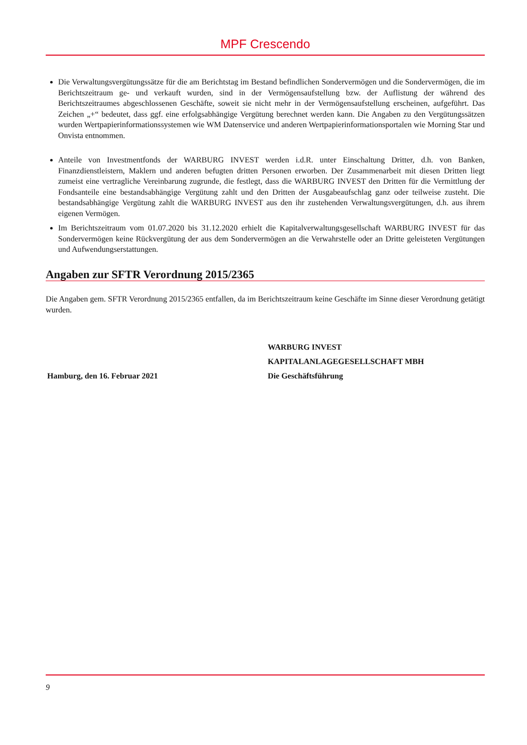MPF Crescendo
Die Verwaltungsvergütungssätze für die am Berichtstag im Bestand befindlichen Sondervermögen und die Sondervermögen, die im Berichtszeitraum ge- und verkauft wurden, sind in der Vermögensaufstellung bzw. der Auflistung der während des Berichtszeitraumes abgeschlossenen Geschäfte, soweit sie nicht mehr in der Vermögensaufstellung erscheinen, aufgeführt. Das Zeichen „+“ bedeutet, dass ggf. eine erfolgsabhängige Vergütung berechnet werden kann. Die Angaben zu den Vergütungssätzen wurden Wertpapierinformationssystemen wie WM Datenservice und anderen Wertpapierinformationsportalen wie Morning Star und Onvista entnommen.
Anteile von Investmentfonds der WARBURG INVEST werden i.d.R. unter Einschaltung Dritter, d.h. von Banken, Finanzdienstleistern, Maklern und anderen befugten dritten Personen erworben. Der Zusammenarbeit mit diesen Dritten liegt zumeist eine vertragliche Vereinbarung zugrunde, die festlegt, dass die WARBURG INVEST den Dritten für die Vermittlung der Fondsanteile eine bestandsabhängige Vergütung zahlt und den Dritten der Ausgabeaufschlag ganz oder teilweise zusteht. Die bestandsabhängige Vergütung zahlt die WARBURG INVEST aus den ihr zustehenden Verwaltungsvergütungen, d.h. aus ihrem eigenen Vermögen.
Im Berichtszeitraum vom 01.07.2020 bis 31.12.2020 erhielt die Kapitalverwaltungsgesellschaft WARBURG INVEST für das Sondervermögen keine Rückvergütung der aus dem Sondervermögen an die Verwahrstelle oder an Dritte geleisteten Vergütungen und Aufwendungserstattungen.
Angaben zur SFTR Verordnung 2015/2365
Die Angaben gem. SFTR Verordnung 2015/2365 entfallen, da im Berichtszeitraum keine Geschäfte im Sinne dieser Verordnung getätigt wurden.
Hamburg, den 16. Februar 2021 WARBURG INVEST
KAPITALANLAGEGESELLSCHAFT MBH
Die Geschäftsführung
9